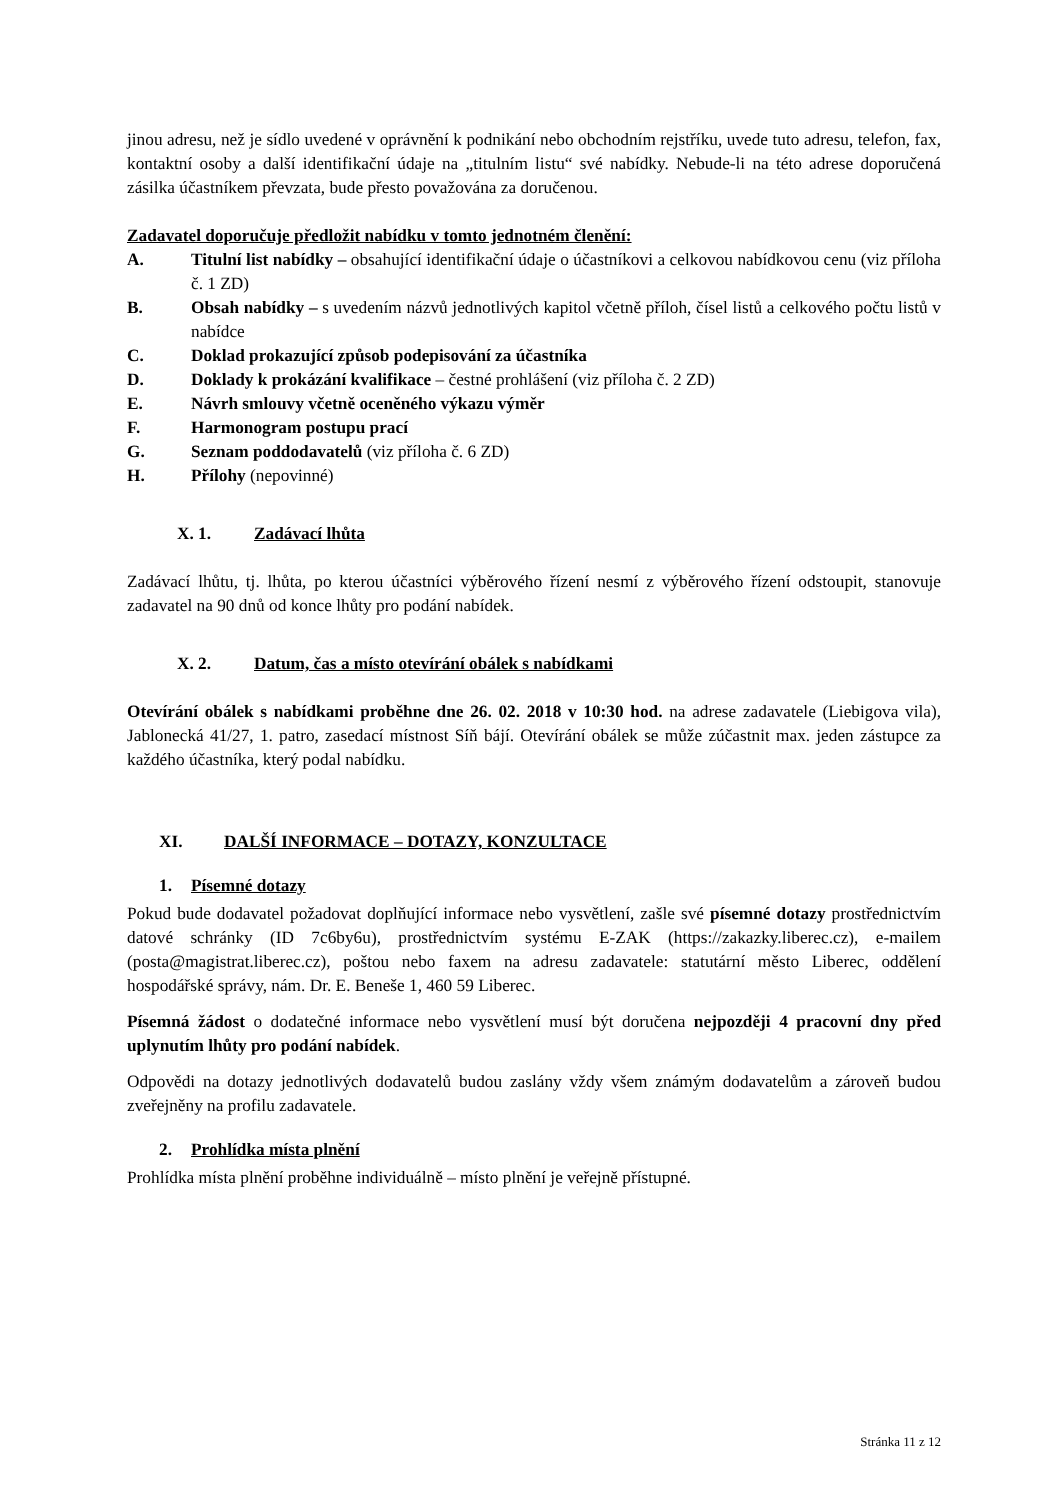jinou adresu, než je sídlo uvedené v oprávnění k podnikání nebo obchodním rejstříku, uvede tuto adresu, telefon, fax, kontaktní osoby a další identifikační údaje na „titulním listu“ své nabídky. Nebude-li na této adrese doporučená zásilka účastníkem převzata, bude přesto považována za doručenou.
Zadavatel doporučuje předložit nabídku v tomto jednotném členění:
A. Titulní list nabídky – obsahující identifikační údaje o účastníkovi a celkovou nabídkovou cenu (viz příloha č. 1 ZD)
B. Obsah nabídky – s uvedením názvů jednotlivých kapitol včetně příloh, čísel listů a celkového počtu listů v nabídce
C. Doklad prokazující způsob podepisování za účastníka
D. Doklady k prokázání kvalifikace – čestné prohlášení (viz příloha č. 2 ZD)
E. Návrh smlouvy včetně oceněného výkazu výměr
F. Harmonogram postupu prací
G. Seznam poddodavatelů (viz příloha č. 6 ZD)
H. Přílohy (nepovinné)
X. 1. Zadávací lhůta
Zadávací lhůtu, tj. lhůta, po kterou účastníci výběrového řízení nesmí z výběrového řízení odstoupit, stanovuje zadavatel na 90 dnů od konce lhůty pro podání nabídek.
X. 2. Datum, čas a místo otevírání obálek s nabídkami
Otevírání obálek s nabídkami proběhne dne 26. 02. 2018 v 10:30 hod. na adrese zadavatele (Liebigova vila), Jablonecká 41/27, 1. patro, zasedací místnost Síň bájí. Otevírání obálek se může zúčastnit max. jeden zástupce za každého účastníka, který podal nabídku.
XI. DALŠÍ INFORMACE – DOTAZY, KONZULTACE
1. Písemné dotazy
Pokud bude dodavatel požadovat doplňující informace nebo vysvětlení, zašle své písemné dotazy prostřednictvím datové schránky (ID 7c6by6u), prostřednictvím systému E-ZAK (https://zakazky.liberec.cz), e-mailem (posta@magistrat.liberec.cz), poštou nebo faxem na adresu zadavatele: statutární město Liberec, oddělení hospodářské správy, nám. Dr. E. Beneše 1, 460 59 Liberec.
Písemná žádost o dodatečné informace nebo vysvětlení musí být doručena nejpozději 4 pracovní dny před uplynutím lhůty pro podání nabídek.
Odpovědi na dotazy jednotlivých dodavatelů budou zaslány vždy všem známým dodavatelům a zároveň budou zveřejněny na profilu zadavatele.
2. Prohlídka místa plnění
Prohlídka místa plnění proběhne individuálně – místo plnění je veřejně přístupné.
Stránka 11 z 12